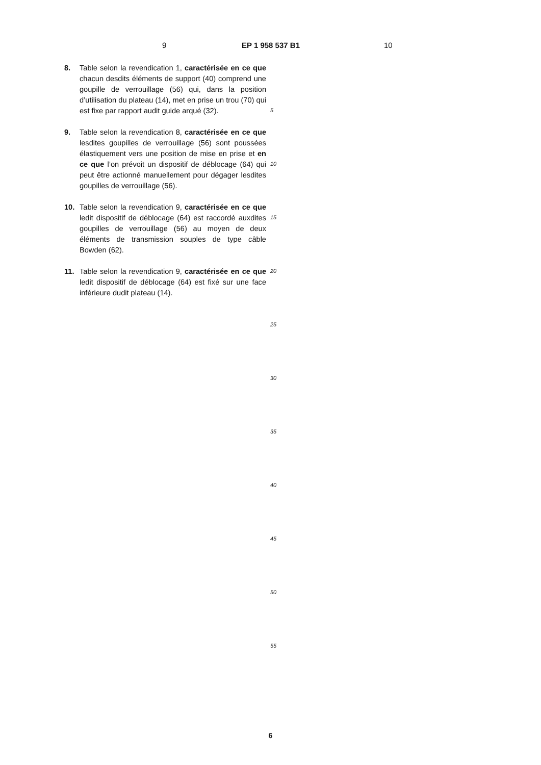9 EP 1 958 537 B1 10
8. Table selon la revendication 1, caractérisée en ce que chacun desdits éléments de support (40) comprend une goupille de verrouillage (56) qui, dans la position d’utilisation du plateau (14), met en prise un trou (70) qui est fixe par rapport audit guide arqué (32).
9. Table selon la revendication 8, caractérisée en ce que lesdites goupilles de verrouillage (56) sont poussées élastiquement vers une position de mise en prise et en ce que l’on prévoit un dispositif de déblocage (64) qui peut être actionné manuellement pour dégager lesdites goupilles de verrouillage (56).
10. Table selon la revendication 9, caractérisée en ce que ledit dispositif de déblocage (64) est raccordé auxdites goupilles de verrouillage (56) au moyen de deux éléments de transmission souples de type câble Bowden (62).
11. Table selon la revendication 9, caractérisée en ce que ledit dispositif de déblocage (64) est fixé sur une face inférieure dudit plateau (14).
5
10
15
20
25
30
35
40
45
50
55
6